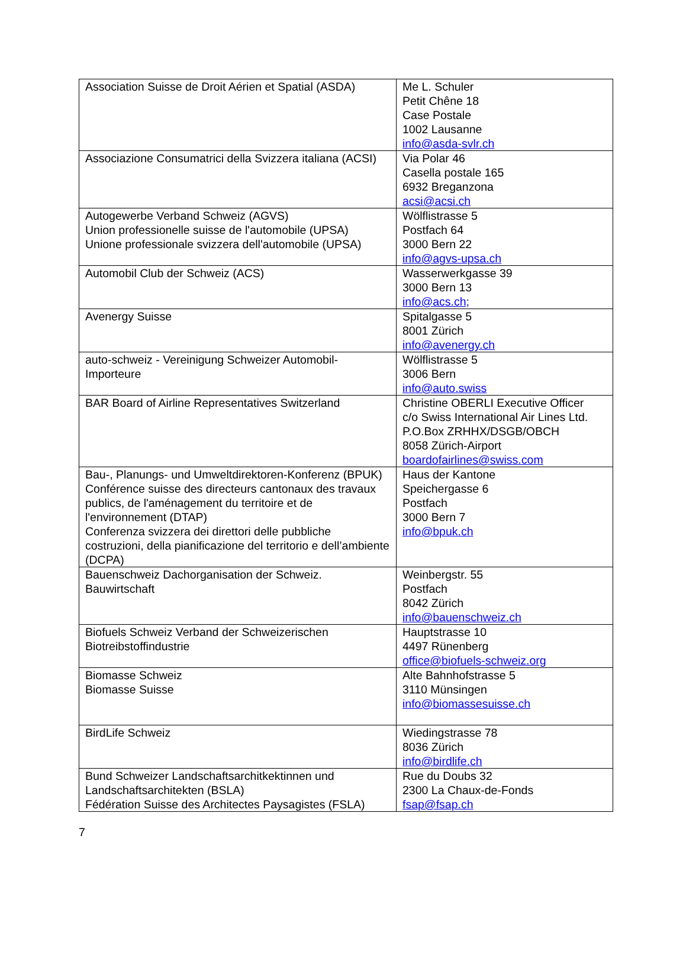| Association Suisse de Droit Aérien et Spatial (ASDA) | Me L. Schuler Petit Chêne 18 Case Postale 1002 Lausanne info@asda-svlr.ch |
| Associazione Consumatrici della Svizzera italiana (ACSI) | Via Polar 46 Casella postale 165 6932 Breganzona acsi@acsi.ch |
| Autogewerbe Verband Schweiz (AGVS) Union professionelle suisse de l'automobile (UPSA) Unione professionale svizzera dell'automobile (UPSA) | Wölflistrasse 5 Postfach 64 3000 Bern 22 info@agvs-upsa.ch |
| Automobil Club der Schweiz (ACS) | Wasserwerkgasse 39 3000 Bern 13 info@acs.ch; |
| Avenergy Suisse | Spitalgasse 5 8001 Zürich info@avenergy.ch |
| auto-schweiz - Vereinigung Schweizer Automobil-Importeure | Wölflistrasse 5 3006 Bern info@auto.swiss |
| BAR Board of Airline Representatives Switzerland | Christine OBERLI Executive Officer c/o Swiss International Air Lines Ltd. P.O.Box ZRHHX/DSGB/OBCH 8058 Zürich-Airport boardofairlines@swiss.com |
| Bau-, Planungs- und Umweltdirektoren-Konferenz (BPUK) Conférence suisse des directeurs cantonaux des travaux publics, de l'aménagement du territoire et de l'environnement (DTAP) Conferenza svizzera dei direttori delle pubbliche costruzioni, della pianificazione del territorio e dell’ambiente (DCPA) | Haus der Kantone Speichergasse 6 Postfach 3000 Bern 7 info@bpuk.ch |
| Bauenschweiz Dachorganisation der Schweiz. Bauwirtschaft | Weinbergstr. 55 Postfach 8042 Zürich info@bauenschweiz.ch |
| Biofuels Schweiz Verband der Schweizerischen Biotreibstoffindustrie | Hauptstrasse 10 4497 Rünenberg office@biofuels-schweiz.org |
| Biomasse Schweiz Biomasse Suisse | Alte Bahnhofstrasse 5 3110 Münsingen info@biomassesuisse.ch |
| BirdLife Schweiz | Wiedingstrasse 78 8036 Zürich info@birdlife.ch |
| Bund Schweizer Landschaftsarchitkektinnen und Landschaftsarchitekten (BSLA) Fédération Suisse des Architectes Paysagistes (FSLA) | Rue du Doubs 32 2300 La Chaux-de-Fonds fsap@fsap.ch |
7